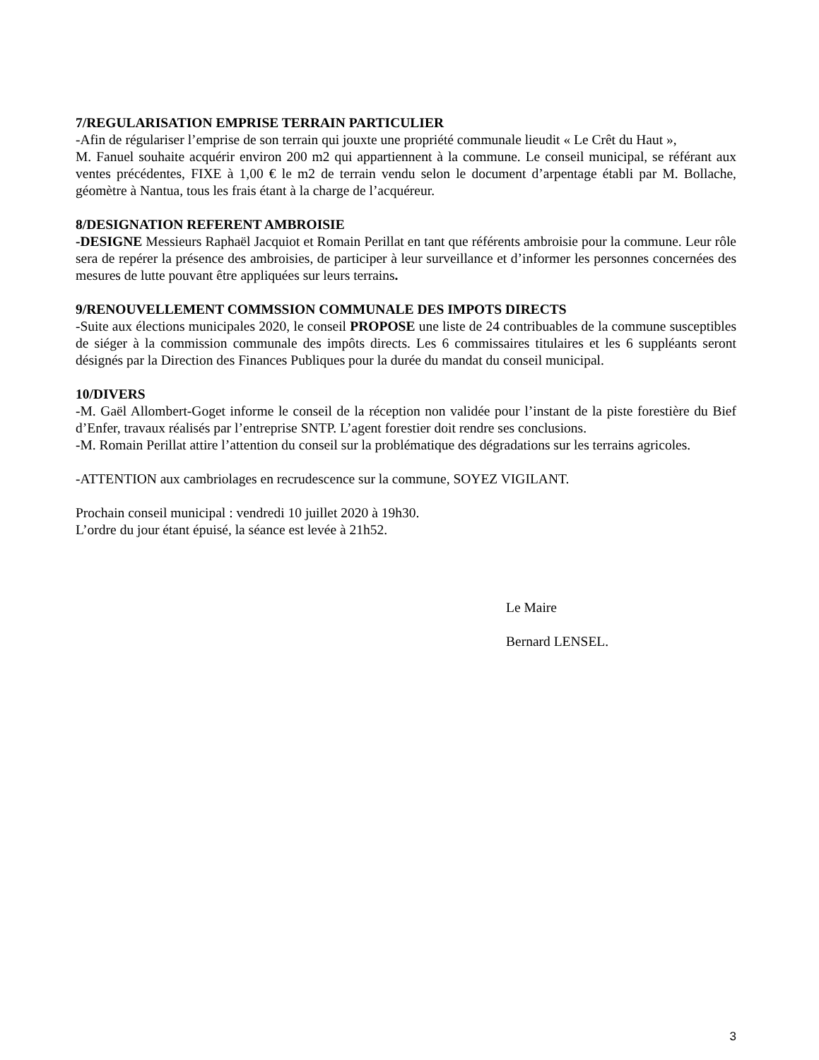7/REGULARISATION EMPRISE TERRAIN PARTICULIER
-Afin de régulariser l’emprise de son terrain qui jouxte une propriété communale lieudit « Le Crêt du Haut »,
M. Fanuel souhaite acquérir environ 200 m2 qui appartiennent à la commune. Le conseil municipal, se référant aux ventes précédentes, FIXE à 1,00 € le m2 de terrain vendu selon le document d’arpentage établi par M. Bollache, géomètre à Nantua, tous les frais étant à la charge de l’acquéreur.
8/DESIGNATION REFERENT AMBROISIE
-DESIGNE Messieurs Raphaël Jacquiot et Romain Perillat en tant que référents ambroisie pour la commune. Leur rôle sera de repérer la présence des ambroisies, de participer à leur surveillance et d’informer les personnes concernées des mesures de lutte pouvant être appliquées sur leurs terrains.
9/RENOUVELLEMENT COMMSSION COMMUNALE DES IMPOTS DIRECTS
-Suite aux élections municipales 2020, le conseil PROPOSE une liste de 24 contribuables de la commune susceptibles de siéger à la commission communale des impôts directs. Les 6 commissaires titulaires et les 6 suppléants seront désignés par la Direction des Finances Publiques pour la durée du mandat du conseil municipal.
10/DIVERS
-M. Gaël Allombert-Goget informe le conseil de la réception non validée pour l’instant de la piste forestière du Bief d’Enfer, travaux réalisés par l’entreprise SNTP. L’agent forestier doit rendre ses conclusions.
-M. Romain Perillat attire l’attention du conseil sur la problématique des dégradations sur les terrains agricoles.
-ATTENTION aux cambriolages en recrudescence sur la commune, SOYEZ VIGILANT.
Prochain conseil municipal : vendredi 10 juillet 2020 à 19h30.
L’ordre du jour étant épuisé, la séance est levée à 21h52.
Le Maire
Bernard LENSEL.
3